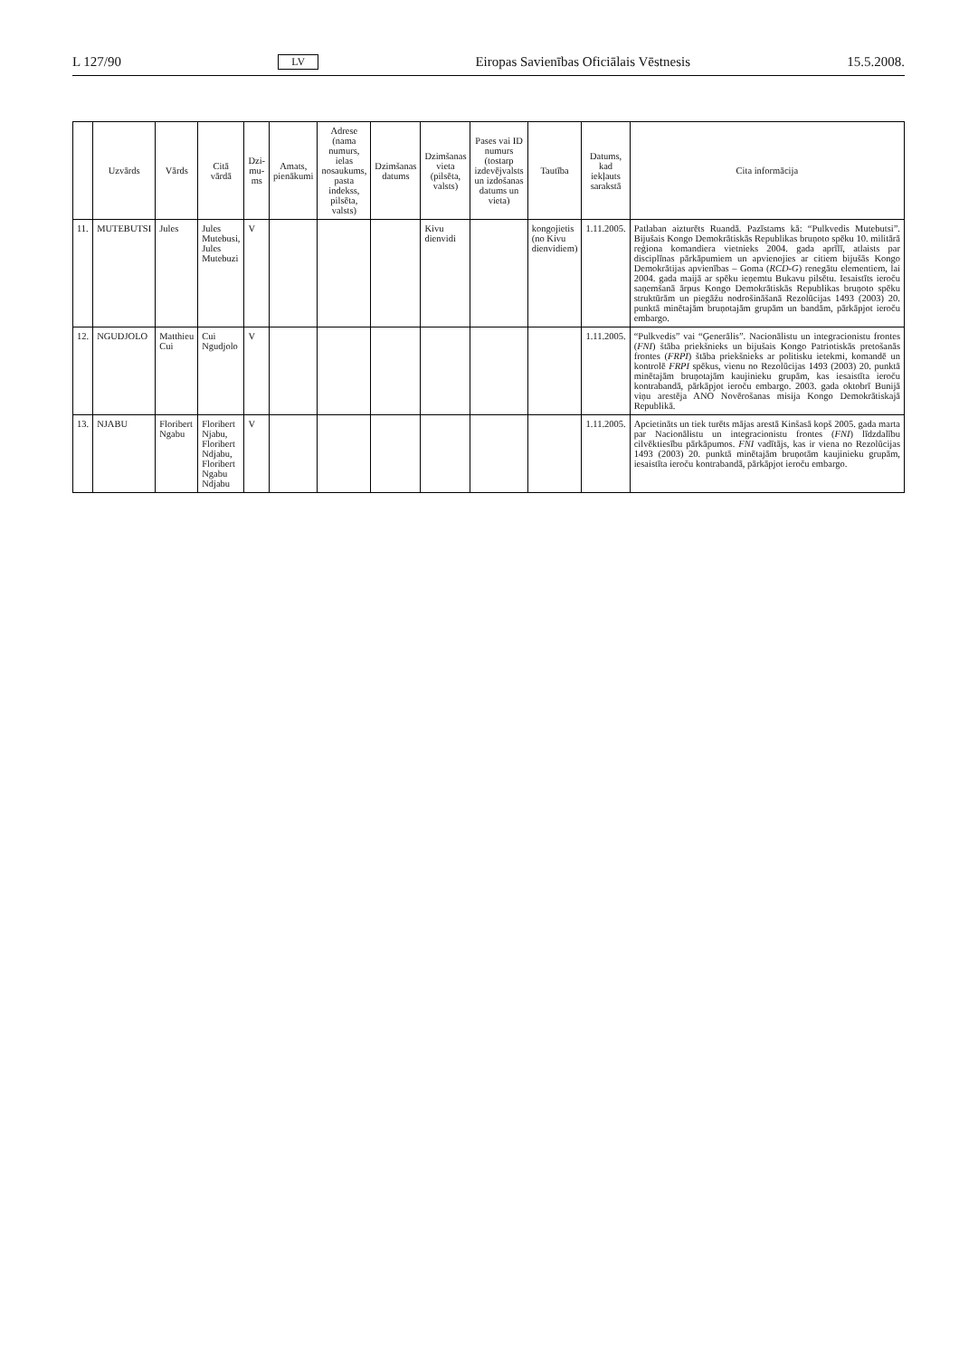L 127/90 LV Eiropas Savienības Oficiālais Vēstnesis 15.5.2008.
| | Uzvārds | Vārds | Citā vārdā | Dzi-mu-ms | Amats, pienākumi | Adrese (nama numurs, ielas nosaukums, pasta indekss, pilsēta, valsts) | Dzimšanas datums | Dzimšanas vieta (pilsēta, valsts) | Pases vai ID numurs (tostarp izdevējvalsts un izdošanas datums un vieta) | Tautība | Datums, kad iekļauts sarakstā | Cita informācija |
| --- | --- | --- | --- | --- | --- | --- | --- | --- | --- | --- | --- | --- |
| 11. | MUTEBUTSI | Jules | Jules Mutebusi, Jules Mutebuzi | V | | | | Kivu dienvidi | | kongojietis (no Kivu dienvidiem) | 1.11.2005. | Patlaban aizturēts Ruandā. Pazīstams kā: “Pulkvedis Mutebutsi”. Bijušais Kongo Demokrātiskās Republikas bruņoto spēku 10. militārā reģiona komandiera vietnieks 2004. gada aprīlī, atlaists par disciplīnas pārkāpumiem un apvienojies ar citiem bijušās Kongo Demokrātijas apvienības – Goma ( RCD-G ) renegātu elementiem, lai 2004. gada maijā ar spēku ieņemtu Bukavu pilsētu. Iesaistīts ieroču saņemšanā ārpus Kongo Demokrātiskās Republikas bruņoto spēku struktūrām un piegāžu nodrošināšanā Rezolūcijas 1493 (2003) 20. punktā minētajām bruņotajām grupām un bandām, pārkāpjot ieroču embargo. |
| 12. | NGUDJOLO | Matthieu Cui | Cui Ngudjolo | V | | | | | | | 1.11.2005. | “Pulkvedis” vai “Ģenerālis”. Nacionālistu un integracionistu frontes ( FNI ) štāba priekšnieks un bijušais Kongo Patriotiskās pretošanās frontes ( FRPI ) štāba priekšnieks ar politisku ietekmi, komandē un kontrolē FRPI spēkus, vienu no Rezolūcijas 1493 (2003) 20. punktā minētajām bruņotajām kaujinieku grupām, kas iesaistīta ieroču kontrabandā, pārkāpjot ieroču embargo. 2003. gada oktobrī Bunijā viņu arestēja ANO Novērošanas misija Kongo Demokrātiskajā Republikā. |
| 13. | NJABU | Floribert Ngabu | Floribert Njabu, Floribert Ndjabu, Floribert Ngabu Ndjabu | V | | | | | | | 1.11.2005. | Apcietināts un tiek turēts mājas arestā Kinšasā kopš 2005. gada marta par Nacionālistu un integracionistu frontes ( FNI ) līdzdalību cilvēktiesību pārkāpumos. FNI vadītājs, kas ir viena no Rezolūcijas 1493 (2003) 20. punktā minētajām bruņotām kaujinieku grupām, iesaistīta ieroču kontrabandā, pārkāpjot ieroču embargo. |